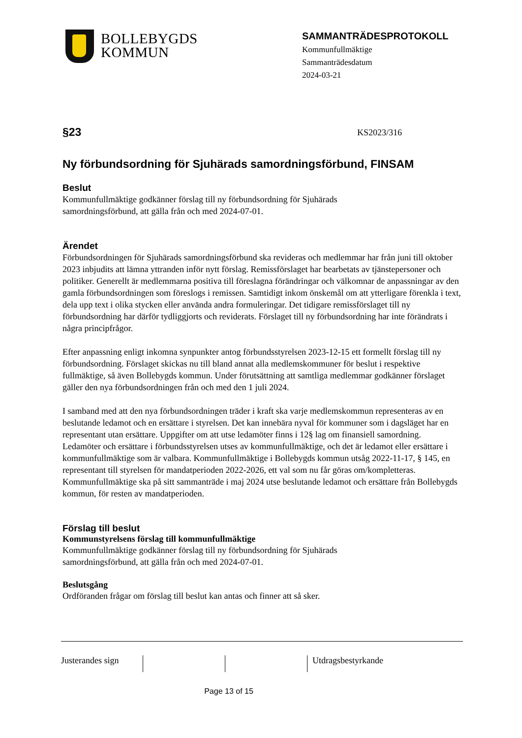BOLLEBYGDS
KOMMUN
SAMMANTRÄDESPROTOKOLL
Kommunfullmäktige
Sammanträdesdatum
2024-03-21
§23 KS2023/316
Ny förbundsordning för Sjuhärads samordningsförbund, FINSAM
Beslut
Kommunfullmäktige godkänner förslag till ny förbundsordning för Sjuhärads
samordningsförbund, att gälla från och med 2024-07-01.
Ärendet
Förbundsordningen för Sjuhärads samordningsförbund ska revideras och medlemmar har från juni till oktober 2023 inbjudits att lämna yttranden inför nytt förslag. Remissförslaget har bearbetats av tjänstepersoner och politiker. Generellt är medlemmarna positiva till föreslagna förändringar och välkomnar de anpassningar av den gamla förbundsordningen som föreslogs i remissen. Samtidigt inkom önskemål om att ytterligare förenkla i text, dela upp text i olika stycken eller använda andra formuleringar. Det tidigare remissförslaget till ny förbundsordning har därför tydliggjorts och reviderats. Förslaget till ny förbundsordning har inte förändrats i några principfrågor.
Efter anpassning enligt inkomna synpunkter antog förbundsstyrelsen 2023-12-15 ett formellt förslag till ny förbundsordning. Förslaget skickas nu till bland annat alla medlemskommuner för beslut i respektive fullmäktige, så även Bollebygds kommun. Under förutsättning att samtliga medlemmar godkänner förslaget gäller den nya förbundsordningen från och med den 1 juli 2024.
I samband med att den nya förbundsordningen träder i kraft ska varje medlemskommun representeras av en beslutande ledamot och en ersättare i styrelsen. Det kan innebära nyval för kommuner som i dagsläget har en representant utan ersättare. Uppgifter om att utse ledamöter finns i 12§ lag om finansiell samordning. Ledamöter och ersättare i förbundsstyrelsen utses av kommunfullmäktige, och det är ledamot eller ersättare i kommunfullmäktige som är valbara. Kommunfullmäktige i Bollebygds kommun utsåg 2022-11-17, § 145, en representant till styrelsen för mandatperioden 2022-2026, ett val som nu får göras om/kompletteras. Kommunfullmäktige ska på sitt sammanträde i maj 2024 utse beslutande ledamot och ersättare från Bollebygds kommun, för resten av mandatperioden.
Förslag till beslut
Kommunstyrelsens förslag till kommunfullmäktige
Kommunfullmäktige godkänner förslag till ny förbundsordning för Sjuhärads
samordningsförbund, att gälla från och med 2024-07-01.
Beslutsgång
Ordföranden frågar om förslag till beslut kan antas och finner att så sker.
Justerandes sign
Utdragsbestyrkande
Page 13 of 15